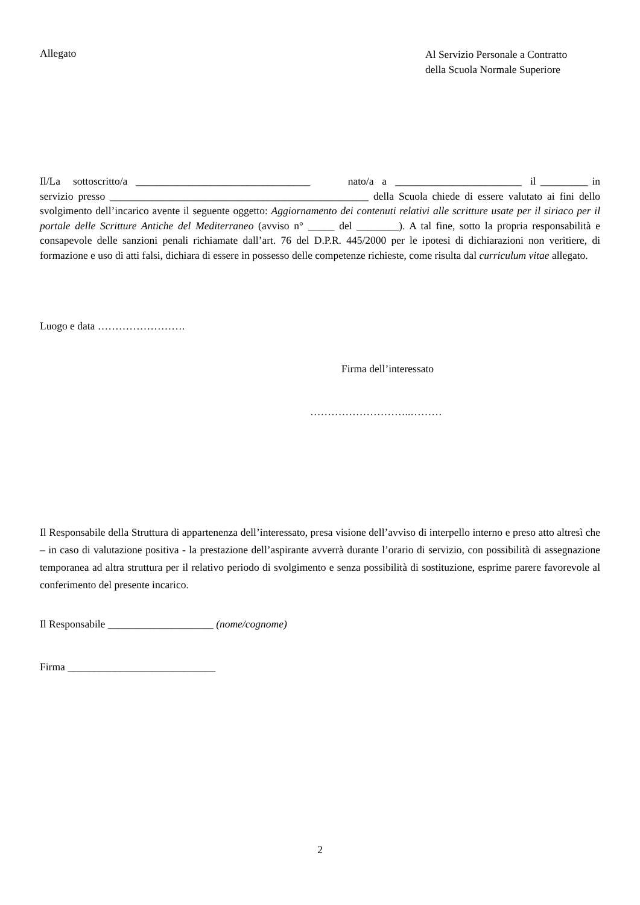Allegato
Al Servizio Personale a Contratto
della Scuola Normale Superiore
Il/La sottoscritto/a _________________________________ nato/a a ________________________ il _________ in servizio presso _________________________________________________ della Scuola chiede di essere valutato ai fini dello svolgimento dell’incarico avente il seguente oggetto: Aggiornamento dei contenuti relativi alle scritture usate per il siriaco per il portale delle Scritture Antiche del Mediterraneo (avviso n° _____ del ________). A tal fine, sotto la propria responsabilità e consapevole delle sanzioni penali richiamate dall’art. 76 del D.P.R. 445/2000 per le ipotesi di dichiarazioni non veritiere, di formazione e uso di atti falsi, dichiara di essere in possesso delle competenze richieste, come risulta dal curriculum vitae allegato.
Luogo e data …………………….
Firma dell’interessato
………………………..………
Il Responsabile della Struttura di appartenenza dell’interessato, presa visione dell’avviso di interpello interno e preso atto altresì che – in caso di valutazione positiva - la prestazione dell’aspirante avverrà durante l’orario di servizio, con possibilità di assegnazione temporanea ad altra struttura per il relativo periodo di svolgimento e senza possibilità di sostituzione, esprime parere favorevole al conferimento del presente incarico.
Il Responsabile ____________________ (nome/cognome)
Firma ____________________________
2